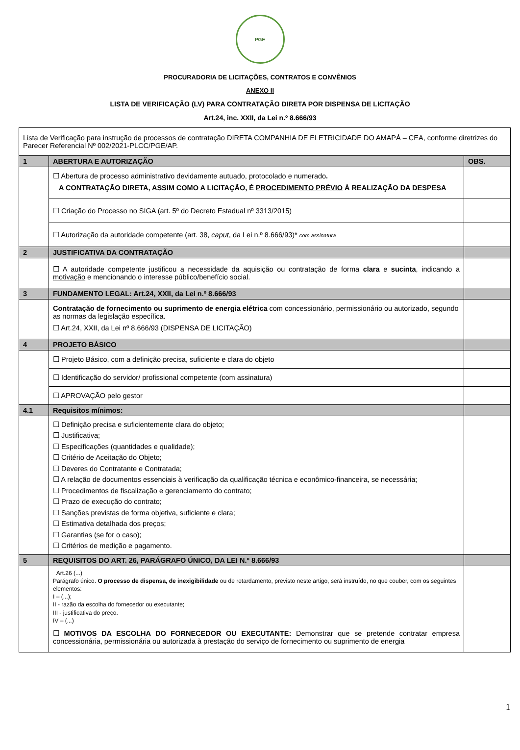PGE
PROCURADORIA DE LICITAÇÕES, CONTRATOS E CONVÊNIOS
ANEXO II
LISTA DE VERIFICAÇÃO (LV) PARA CONTRATAÇÃO DIRETA POR DISPENSA DE LICITAÇÃO
Art.24, inc. XXII, da Lei n.º 8.666/93
| Lista de Verificação para instrução de processos de contratação DIRETA COMPANHIA DE ELETRICIDADE DO AMAPÁ – CEA, conforme diretrizes do Parecer Referencial Nº 002/2021-PLCC/PGE/AP. | | |
| 1 | ABERTURA E AUTORIZAÇÃO | OBS. |
| | ☐ Abertura de processo administrativo devidamente autuado, protocolado e numerado . A CONTRATAÇÃO DIRETA, ASSIM COMO A LICITAÇÃO, É PROCEDIMENTO PRÉVIO À REALIZAÇÃO DA DESPESA | |
| | ☐ Criação do Processo no SIGA (art. 5º do Decreto Estadual nº 3313/2015) | |
| | ☐ Autorização da autoridade competente (art. 38, caput , da Lei n.º 8.666/93)* com assinatura | |
| 2 | JUSTIFICATIVA DA CONTRATAÇÃO | |
| | ☐ A autoridade competente justificou a necessidade da aquisição ou contratação de forma clara e sucinta , indicando a motivação e mencionando o interesse público/benefício social. | |
| 3 | FUNDAMENTO LEGAL: Art.24, XXII, da Lei n.º 8.666/93 | |
| | Contratação de fornecimento ou suprimento de energia elétrica com concessionário, permissionário ou autorizado, segundo as normas da legislação específica. ☐ Art.24, XXII, da Lei nº 8.666/93 (DISPENSA DE LICITAÇÃO) | |
| 4 | PROJETO BÁSICO | |
| | ☐ Projeto Básico, com a definição precisa, suficiente e clara do objeto | |
| | ☐ Identificação do servidor/ profissional competente (com assinatura) | |
| | ☐ APROVAÇÃO pelo gestor | |
| 4.1 | Requisitos mínimos: | |
| | ☐ Definição precisa e suficientemente clara do objeto; ☐ Justificativa; ☐ Especificações (quantidades e qualidade); ☐ Critério de Aceitação do Objeto; ☐ Deveres do Contratante e Contratada; ☐ A relação de documentos essenciais à verificação da qualificação técnica e econômico-financeira, se necessária; ☐ Procedimentos de fiscalização e gerenciamento do contrato; ☐ Prazo de execução do contrato; ☐ Sanções previstas de forma objetiva, suficiente e clara; ☐ Estimativa detalhada dos preços; ☐ Garantias (se for o caso); ☐ Critérios de medição e pagamento. | |
| 5 | REQUISITOS DO ART. 26, PARÁGRAFO ÚNICO, DA LEI N.º 8.666/93 | |
| | Art.26 (...) Parágrafo único. O processo de dispensa, de inexigibilidade ou de retardamento, previsto neste artigo, será instruído, no que couber, com os seguintes elementos: I – (...); II - razão da escolha do fornecedor ou executante; III - justificativa do preço. IV – (...) ☐ MOTIVOS DA ESCOLHA DO FORNECEDOR OU EXECUTANTE: Demonstrar que se pretende contratar empresa concessionária, permissionária ou autorizada à prestação do serviço de fornecimento ou suprimento de energia | |
1